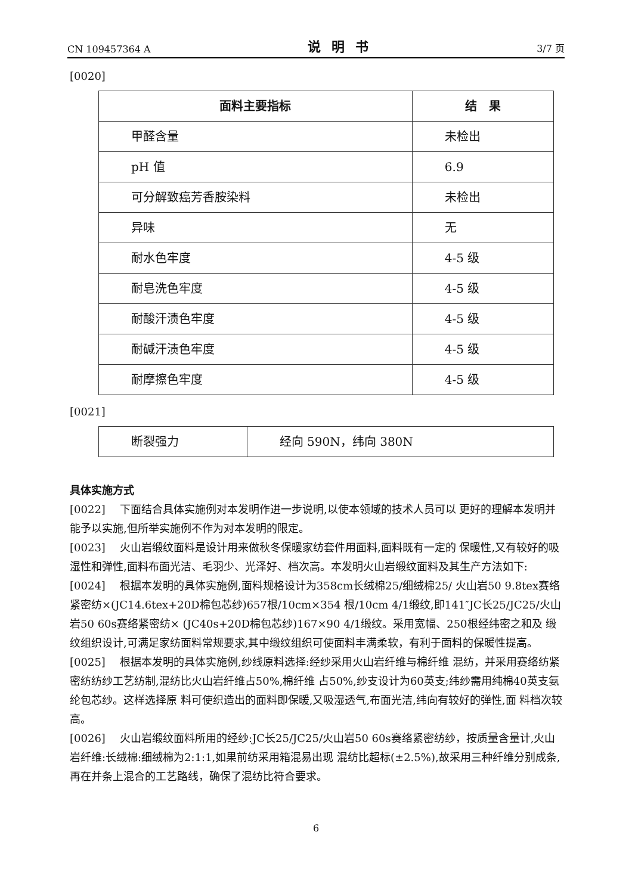CN 109457364 A 说明书 3/7 页
[0020]
| 面料主要指标 | 结 果 |
| --- | --- |
| 甲醛含量 | 未检出 |
| pH 值 | 6.9 |
| 可分解致癌芳香胺染料 | 未检出 |
| 异味 | 无 |
| 耐水色牢度 | 4-5 级 |
| 耐皂洗色牢度 | 4-5 级 |
| 耐酸汗渍色牢度 | 4-5 级 |
| 耐碱汗渍色牢度 | 4-5 级 |
| 耐摩擦色牢度 | 4-5 级 |
[0021]
| 断裂强力 | 经向 590N，纬向 380N |
具体实施方式
[0022] 下面结合具体实施例对本发明作进一步说明,以使本领域的技术人员可以 更好的理解本发明并能予以实施,但所举实施例不作为对本发明的限定。
[0023] 火山岩缎纹面料是设计用来做秋冬保暖家纺套件用面料,面料既有一定的 保暖性,又有较好的吸湿性和弹性,面料布面光洁、毛羽少、光泽好、档次高。本发明火山岩缎纹面料及其生产方法如下:
[0024] 根据本发明的具体实施例,面料规格设计为358cm长绒棉25/细绒棉25/ 火山岩50 9.8tex赛络紧密纺×(JC14.6tex+20D棉包芯纱)657根/10cm×354 根/10cm 4/1缎纹,即141″JC长25/JC25/火山岩50 60s赛络紧密纺× (JC40s+20D棉包芯纱)167×90 4/1缎纹。采用宽幅、250根经纬密之和及 缎纹组织设计,可满足家纺面料常规要求,其中缎纹组织可使面料丰满柔软，有利于面料的保暖性提高。
[0025] 根据本发明的具体实施例,纱线原料选择:经纱采用火山岩纤维与棉纤维 混纺，并采用赛络纺紧密纺纺纱工艺纺制,混纺比火山岩纤维占50%,棉纤维 占50%,纱支设计为60英支;纬纱需用纯棉40英支氨纶包芯纱。这样选择原 料可使织造出的面料即保暖,又吸湿透气,布面光洁,纬向有较好的弹性,面 料档次较高。
[0026] 火山岩缎纹面料所用的经纱:JC长25/JC25/火山岩50 60s赛络紧密纺纱，按质量含量计,火山岩纤维:长绒棉:细绒棉为2:1:1,如果前纺采用箱混易出现 混纺比超标(±2.5%),故采用三种纤维分别成条,再在并条上混合的工艺路线，确保了混纺比符合要求。
6